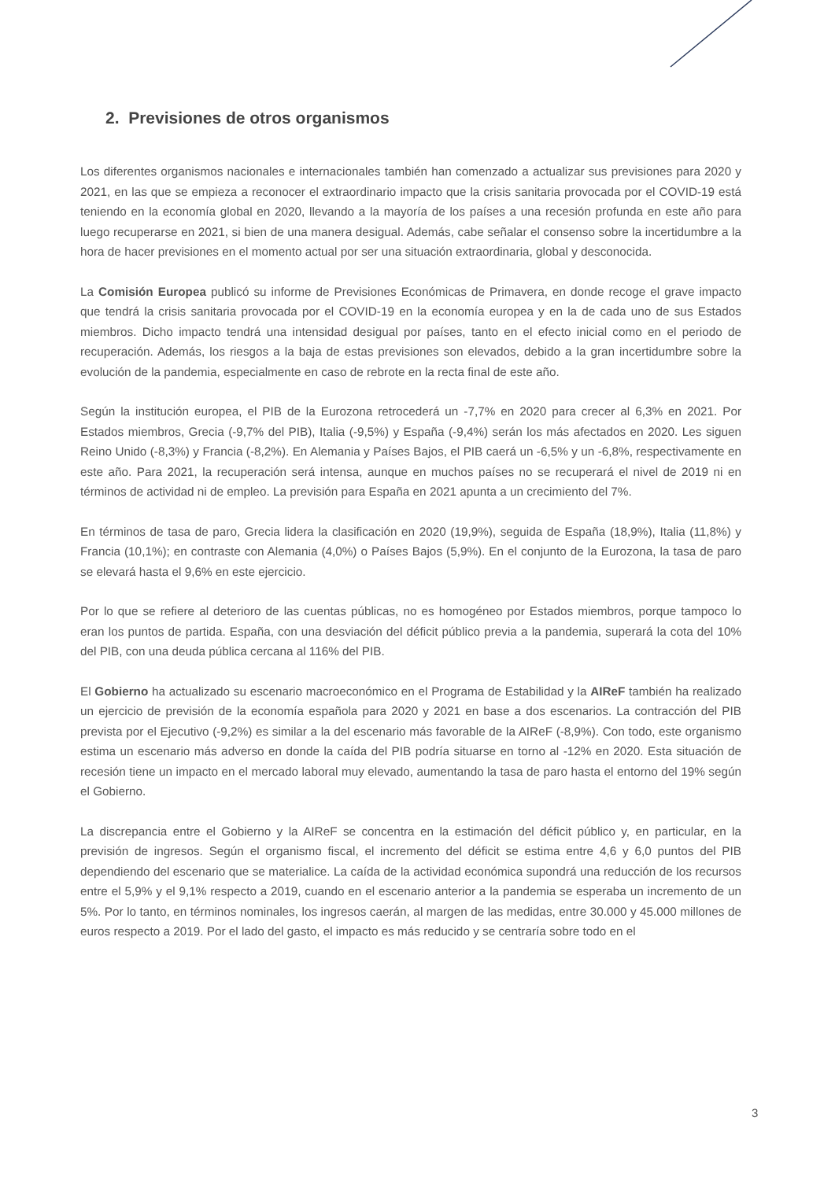2. Previsiones de otros organismos
Los diferentes organismos nacionales e internacionales también han comenzado a actualizar sus previsiones para 2020 y 2021, en las que se empieza a reconocer el extraordinario impacto que la crisis sanitaria provocada por el COVID-19 está teniendo en la economía global en 2020, llevando a la mayoría de los países a una recesión profunda en este año para luego recuperarse en 2021, si bien de una manera desigual. Además, cabe señalar el consenso sobre la incertidumbre a la hora de hacer previsiones en el momento actual por ser una situación extraordinaria, global y desconocida.
La Comisión Europea publicó su informe de Previsiones Económicas de Primavera, en donde recoge el grave impacto que tendrá la crisis sanitaria provocada por el COVID-19 en la economía europea y en la de cada uno de sus Estados miembros. Dicho impacto tendrá una intensidad desigual por países, tanto en el efecto inicial como en el periodo de recuperación. Además, los riesgos a la baja de estas previsiones son elevados, debido a la gran incertidumbre sobre la evolución de la pandemia, especialmente en caso de rebrote en la recta final de este año.
Según la institución europea, el PIB de la Eurozona retrocederá un -7,7% en 2020 para crecer al 6,3% en 2021. Por Estados miembros, Grecia (-9,7% del PIB), Italia (-9,5%) y España (-9,4%) serán los más afectados en 2020. Les siguen Reino Unido (-8,3%) y Francia (-8,2%). En Alemania y Países Bajos, el PIB caerá un -6,5% y un -6,8%, respectivamente en este año. Para 2021, la recuperación será intensa, aunque en muchos países no se recuperará el nivel de 2019 ni en términos de actividad ni de empleo. La previsión para España en 2021 apunta a un crecimiento del 7%.
En términos de tasa de paro, Grecia lidera la clasificación en 2020 (19,9%), seguida de España (18,9%), Italia (11,8%) y Francia (10,1%); en contraste con Alemania (4,0%) o Países Bajos (5,9%). En el conjunto de la Eurozona, la tasa de paro se elevará hasta el 9,6% en este ejercicio.
Por lo que se refiere al deterioro de las cuentas públicas, no es homogéneo por Estados miembros, porque tampoco lo eran los puntos de partida. España, con una desviación del déficit público previa a la pandemia, superará la cota del 10% del PIB, con una deuda pública cercana al 116% del PIB.
El Gobierno ha actualizado su escenario macroeconómico en el Programa de Estabilidad y la AIReF también ha realizado un ejercicio de previsión de la economía española para 2020 y 2021 en base a dos escenarios. La contracción del PIB prevista por el Ejecutivo (-9,2%) es similar a la del escenario más favorable de la AIReF (-8,9%). Con todo, este organismo estima un escenario más adverso en donde la caída del PIB podría situarse en torno al -12% en 2020. Esta situación de recesión tiene un impacto en el mercado laboral muy elevado, aumentando la tasa de paro hasta el entorno del 19% según el Gobierno.
La discrepancia entre el Gobierno y la AIReF se concentra en la estimación del déficit público y, en particular, en la previsión de ingresos. Según el organismo fiscal, el incremento del déficit se estima entre 4,6 y 6,0 puntos del PIB dependiendo del escenario que se materialice. La caída de la actividad económica supondrá una reducción de los recursos entre el 5,9% y el 9,1% respecto a 2019, cuando en el escenario anterior a la pandemia se esperaba un incremento de un 5%. Por lo tanto, en términos nominales, los ingresos caerán, al margen de las medidas, entre 30.000 y 45.000 millones de euros respecto a 2019. Por el lado del gasto, el impacto es más reducido y se centraría sobre todo en el
3